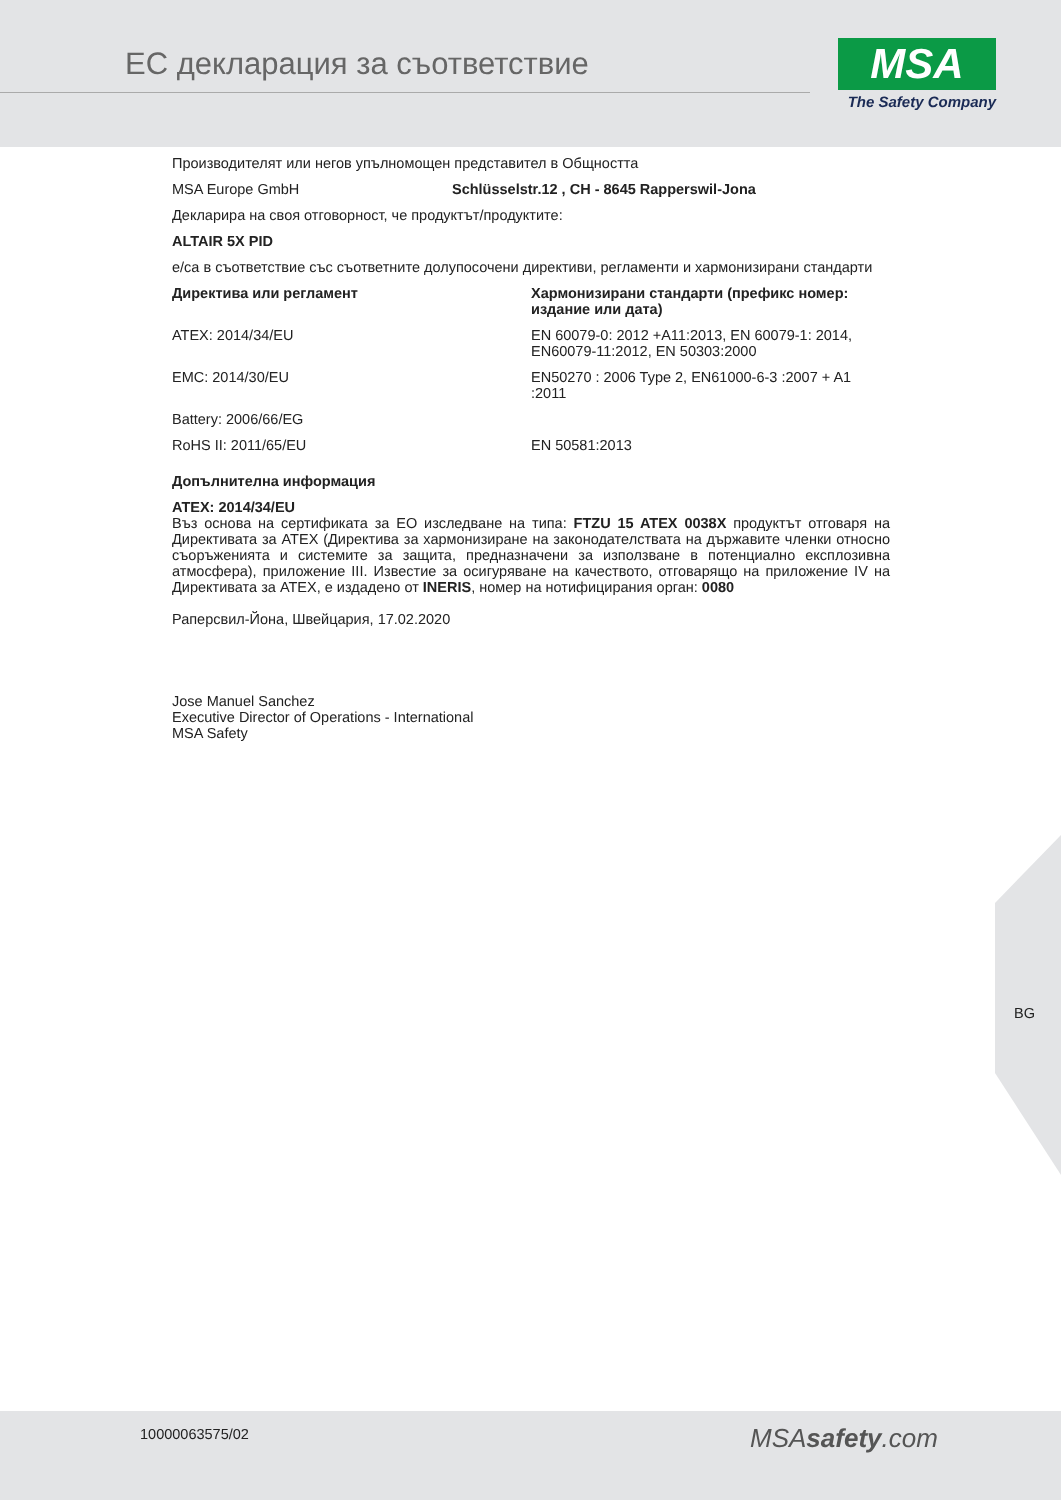ЕС декларация за съответствие
MSA
The Safety Company
Производителят или негов упълномощен представител в Общността
| MSA Europe GmbH | Schlüsselstr.12 , CH - 8645 Rapperswil-Jona |
Декларира на своя отговорност, че продуктът/продуктите:
ALTAIR 5X PID
е/са в съответствие със съответните долупосочени директиви, регламенти и хармонизирани стандарти
| Директива или регламент | Хармонизирани стандарти (префикс номер: издание или дата) |
| --- | --- |
| ATEX: 2014/34/EU | EN 60079-0: 2012 +A11:2013, EN 60079-1: 2014, EN60079-11:2012, EN 50303:2000 |
| EMC: 2014/30/EU | EN50270 : 2006 Type 2, EN61000-6-3 :2007 + A1 :2011 |
| Battery: 2006/66/EG | |
| RoHS II: 2011/65/EU | EN 50581:2013 |
Допълнителна информация
ATEX: 2014/34/EU
Въз основа на сертификата за ЕО изследване на типа: FTZU 15 ATEX 0038X продуктът отговаря на Директивата за ATEX (Директива за хармонизиране на законодателствата на държавите членки относно съоръженията и системите за защита, предназначени за използване в потенциално експлозивна атмосфера), приложение III. Известие за осигуряване на качеството, отговарящо на приложение IV на Директивата за ATEX, е издадено от INERIS, номер на нотифицирания орган: 0080
Раперсвил-Йона, Швейцария, 17.02.2020
Jose Manuel Sanchez
Executive Director of Operations - International
MSA Safety
BG
10000063575/02 MSAsafety.com